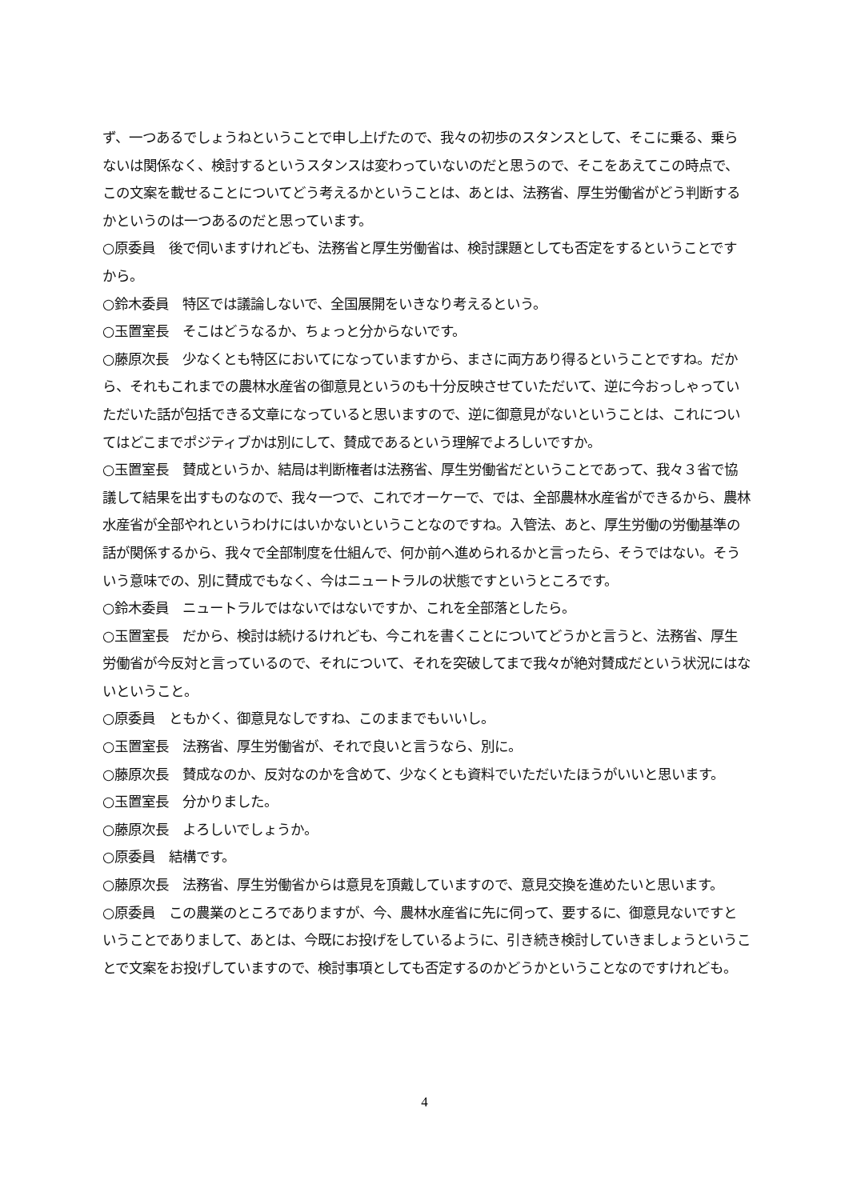ず、一つあるでしょうねということで申し上げたので、我々の初歩のスタンスとして、そこに乗る、乗らないは関係なく、検討するというスタンスは変わっていないのだと思うので、そこをあえてこの時点で、この文案を載せることについてどう考えるかということは、あとは、法務省、厚生労働省がどう判断するかというのは一つあるのだと思っています。
○原委員　後で伺いますけれども、法務省と厚生労働省は、検討課題としても否定をするということですから。
○鈴木委員　特区では議論しないで、全国展開をいきなり考えるという。
○玉置室長　そこはどうなるか、ちょっと分からないです。
○藤原次長　少なくとも特区においてになっていますから、まさに両方あり得るということですね。だから、それもこれまでの農林水産省の御意見というのも十分反映させていただいて、逆に今おっしゃっていただいた話が包括できる文章になっていると思いますので、逆に御意見がないということは、これについてはどこまでポジティブかは別にして、賛成であるという理解でよろしいですか。
○玉置室長　賛成というか、結局は判断権者は法務省、厚生労働省だということであって、我々３省で協議して結果を出すものなので、我々一つで、これでオーケーで、では、全部農林水産省ができるから、農林水産省が全部やれというわけにはいかないということなのですね。入管法、あと、厚生労働の労働基準の話が関係するから、我々で全部制度を仕組んで、何か前へ進められるかと言ったら、そうではない。そういう意味での、別に賛成でもなく、今はニュートラルの状態ですというところです。
○鈴木委員　ニュートラルではないではないですか、これを全部落としたら。
○玉置室長　だから、検討は続けるけれども、今これを書くことについてどうかと言うと、法務省、厚生労働省が今反対と言っているので、それについて、それを突破してまで我々が絶対賛成だという状況にはないということ。
○原委員　ともかく、御意見なしですね、このままでもいいし。
○玉置室長　法務省、厚生労働省が、それで良いと言うなら、別に。
○藤原次長　賛成なのか、反対なのかを含めて、少なくとも資料でいただいたほうがいいと思います。
○玉置室長　分かりました。
○藤原次長　よろしいでしょうか。
○原委員　結構です。
○藤原次長　法務省、厚生労働省からは意見を頂戴していますので、意見交換を進めたいと思います。
○原委員　この農業のところでありますが、今、農林水産省に先に伺って、要するに、御意見ないですということでありまして、あとは、今既にお投げをしているように、引き続き検討していきましょうということで文案をお投げしていますので、検討事項としても否定するのかどうかということなのですけれども。
4